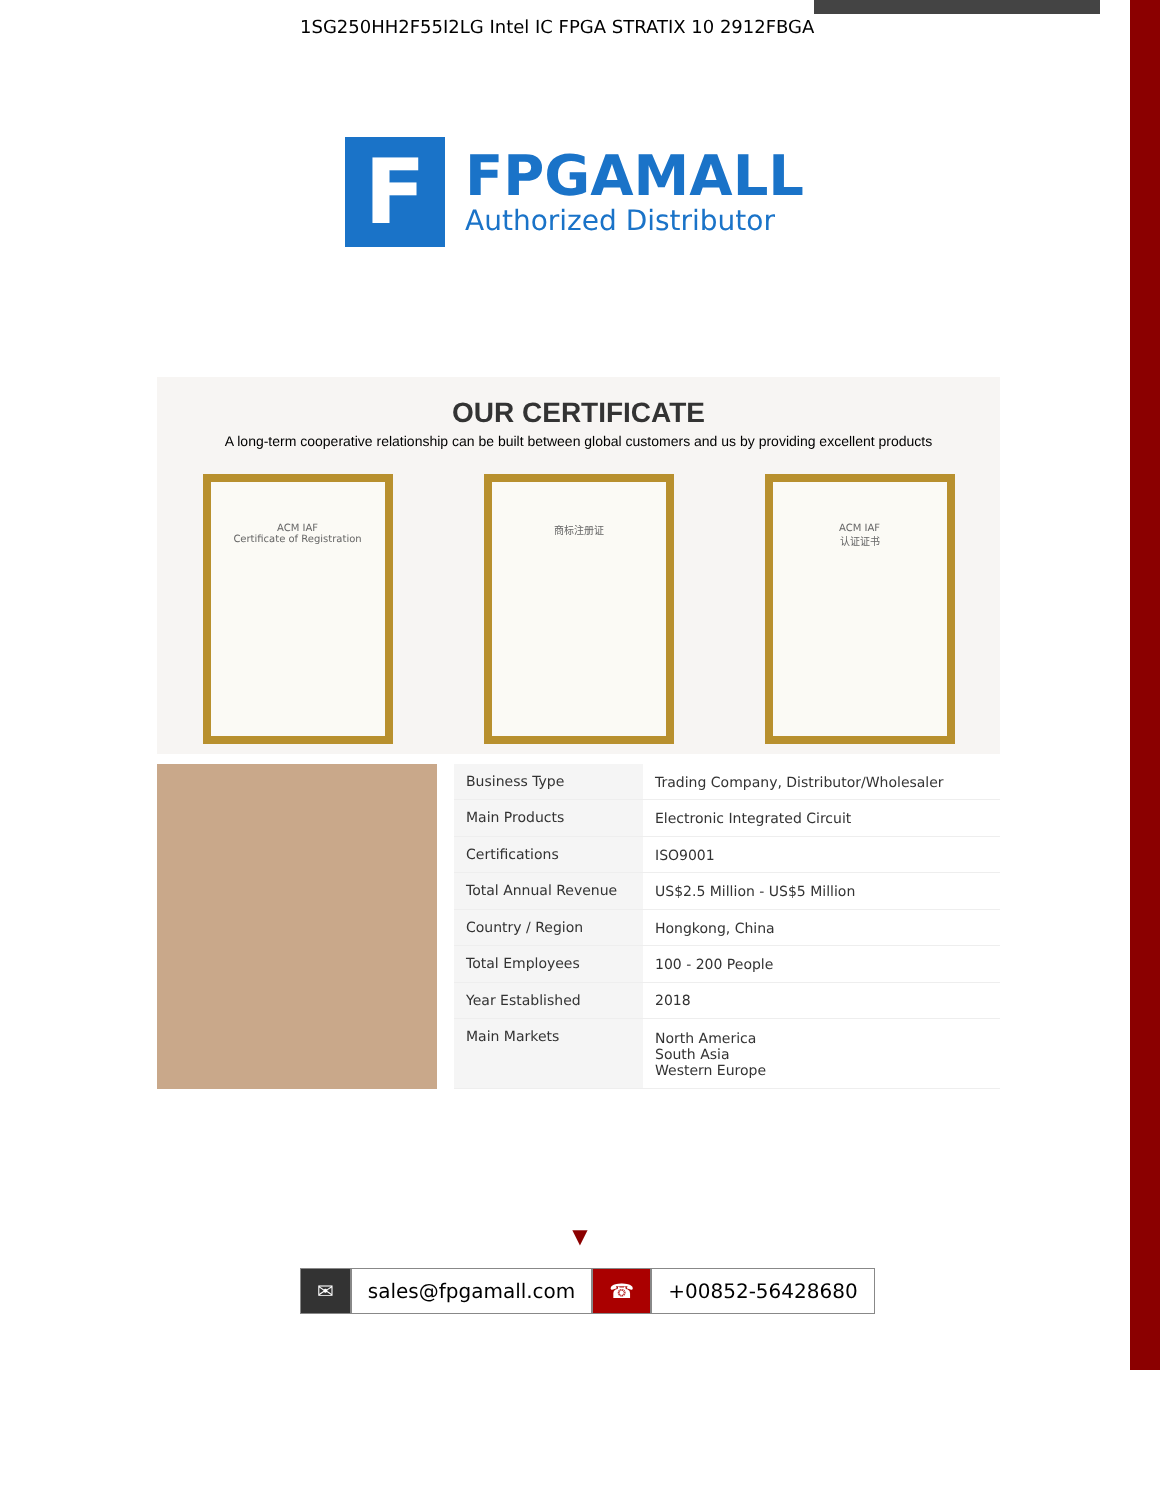1SG250HH2F55I2LG Intel IC FPGA STRATIX 10 2912FBGA
F
FPGAMALL
Authorized Distributor
OUR CERTIFICATE
A long-term cooperative relationship can be built between global customers and us by providing excellent products
ACM IAF
Certificate of Registration
商标注册证 ACM IAF
认证证书
| Business Type | Trading Company, Distributor/Wholesaler |
| Main Products | Electronic Integrated Circuit |
| Certifications | ISO9001 |
| Total Annual Revenue | US$2.5 Million - US$5 Million |
| Country / Region | Hongkong, China |
| Total Employees | 100 - 200 People |
| Year Established | 2018 |
| Main Markets | North America South Asia Western Europe |
▼
✉ sales@fpgamall.com ☎ +00852-56428680